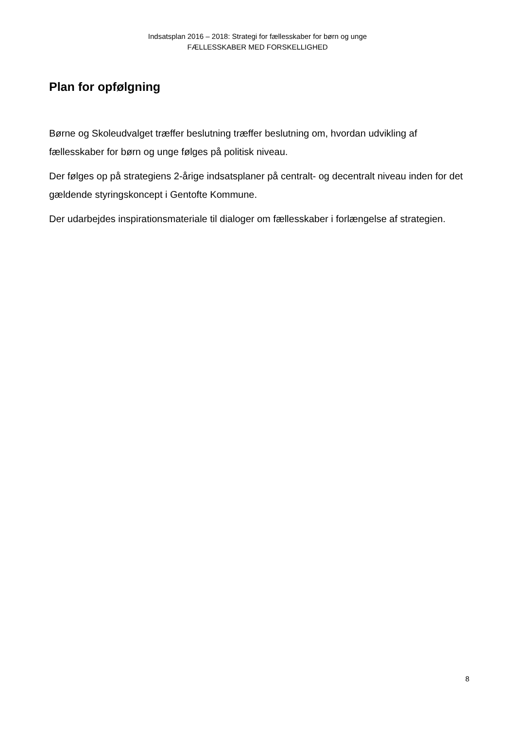Indsatsplan 2016 – 2018: Strategi for fællesskaber for børn og unge
FÆLLESSKABER MED FORSKELLIGHED
Plan for opfølgning
Børne og Skoleudvalget træffer beslutning træffer beslutning om, hvordan udvikling af fællesskaber for børn og unge følges på politisk niveau.
Der følges op på strategiens 2-årige indsatsplaner på centralt- og decentralt niveau inden for det gældende styringskoncept i Gentofte Kommune.
Der udarbejdes inspirationsmateriale til dialoger om fællesskaber i forlængelse af strategien.
8